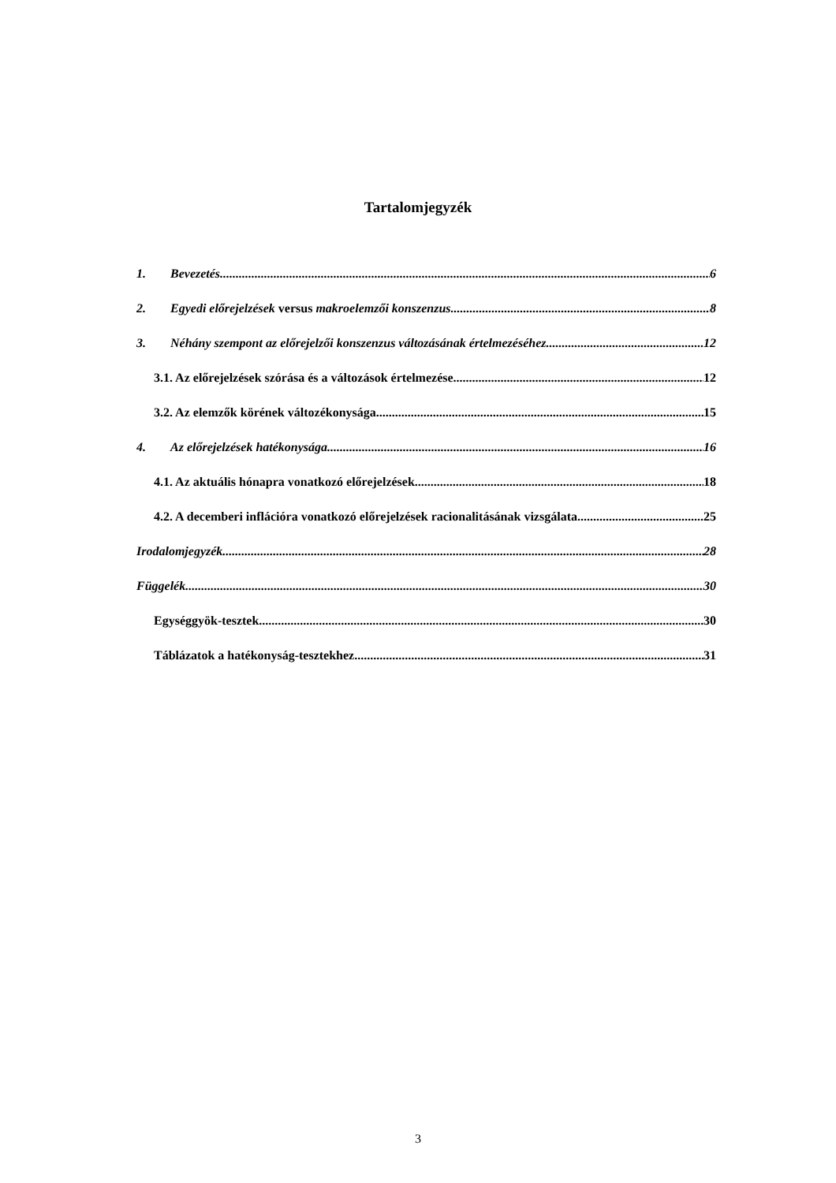Tartalomjegyzék
1. Bevezetés 6
2. Egyedi előrejelzések versus makroelemzői konszenzus 8
3. Néhány szempont az előrejelzői konszenzus változásának értelmezéséhez 12
3.1. Az előrejelzések szórása és a változások értelmezése 12
3.2. Az elemzők körének változékonysága 15
4. Az előrejelzések hatékonysága 16
4.1. Az aktuális hónapra vonatkozó előrejelzések 18
4.2. A decemberi inflációra vonatkozó előrejelzések racionalitásának vizsgálata 25
Irodalomjegyzék 28
Függelék 30
Egységgyök-tesztek 30
Táblázatok a hatékonyság-tesztekhez 31
3